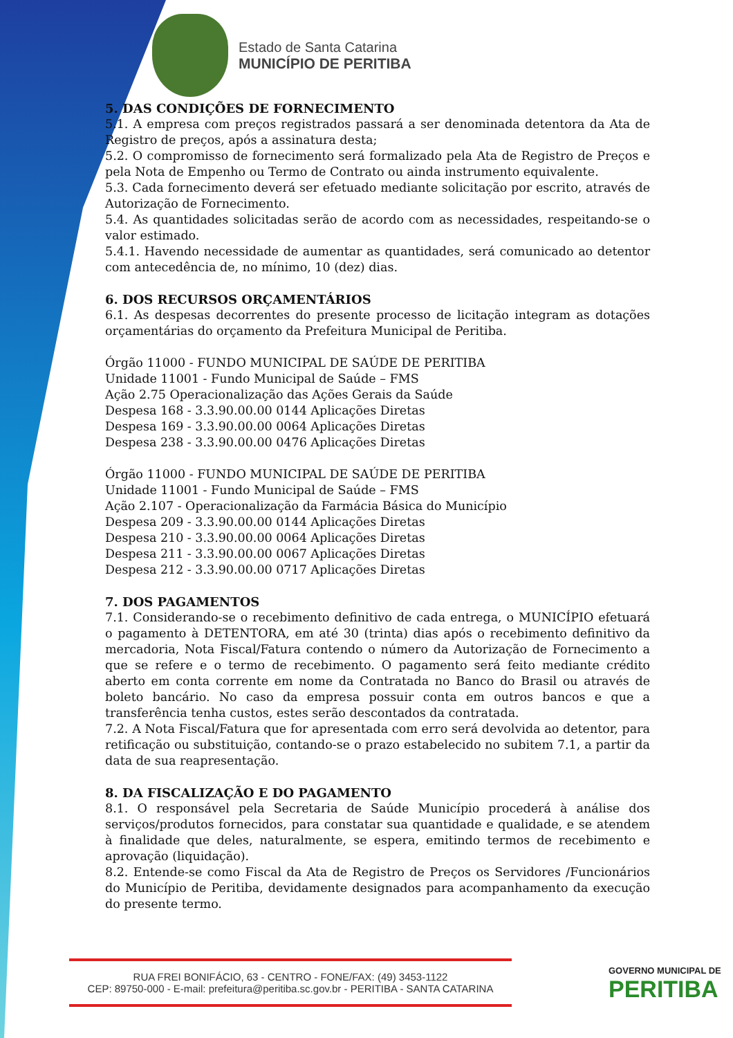Estado de Santa Catarina
MUNICÍPIO DE PERITIBA
5. DAS CONDIÇÕES DE FORNECIMENTO
5.1. A empresa com preços registrados passará a ser denominada detentora da Ata de Registro de preços, após a assinatura desta;
5.2. O compromisso de fornecimento será formalizado pela Ata de Registro de Preços e pela Nota de Empenho ou Termo de Contrato ou ainda instrumento equivalente.
5.3. Cada fornecimento deverá ser efetuado mediante solicitação por escrito, através de Autorização de Fornecimento.
5.4. As quantidades solicitadas serão de acordo com as necessidades, respeitando-se o valor estimado.
5.4.1. Havendo necessidade de aumentar as quantidades, será comunicado ao detentor com antecedência de, no mínimo, 10 (dez) dias.
6. DOS RECURSOS ORÇAMENTÁRIOS
6.1. As despesas decorrentes do presente processo de licitação integram as dotações orçamentárias do orçamento da Prefeitura Municipal de Peritiba.
Órgão 11000 - FUNDO MUNICIPAL DE SAÚDE DE PERITIBA
Unidade 11001 - Fundo Municipal de Saúde – FMS
Ação 2.75 Operacionalização das Ações Gerais da Saúde
Despesa 168 - 3.3.90.00.00 0144 Aplicações Diretas
Despesa 169 - 3.3.90.00.00 0064 Aplicações Diretas
Despesa 238 - 3.3.90.00.00 0476 Aplicações Diretas
Órgão 11000 - FUNDO MUNICIPAL DE SAÚDE DE PERITIBA
Unidade 11001 - Fundo Municipal de Saúde – FMS
Ação 2.107 - Operacionalização da Farmácia Básica do Município
Despesa 209 - 3.3.90.00.00 0144 Aplicações Diretas
Despesa 210 - 3.3.90.00.00 0064 Aplicações Diretas
Despesa 211 - 3.3.90.00.00 0067 Aplicações Diretas
Despesa 212 - 3.3.90.00.00 0717 Aplicações Diretas
7. DOS PAGAMENTOS
7.1. Considerando-se o recebimento definitivo de cada entrega, o MUNICÍPIO efetuará o pagamento à DETENTORA, em até 30 (trinta) dias após o recebimento definitivo da mercadoria, Nota Fiscal/Fatura contendo o número da Autorização de Fornecimento a que se refere e o termo de recebimento. O pagamento será feito mediante crédito aberto em conta corrente em nome da Contratada no Banco do Brasil ou através de boleto bancário. No caso da empresa possuir conta em outros bancos e que a transferência tenha custos, estes serão descontados da contratada.
7.2. A Nota Fiscal/Fatura que for apresentada com erro será devolvida ao detentor, para retificação ou substituição, contando-se o prazo estabelecido no subitem 7.1, a partir da data de sua reapresentação.
8. DA FISCALIZAÇÃO E DO PAGAMENTO
8.1. O responsável pela Secretaria de Saúde Município procederá à análise dos serviços/produtos fornecidos, para constatar sua quantidade e qualidade, e se atendem à finalidade que deles, naturalmente, se espera, emitindo termos de recebimento e aprovação (liquidação).
8.2. Entende-se como Fiscal da Ata de Registro de Preços os Servidores /Funcionários do Município de Peritiba, devidamente designados para acompanhamento da execução do presente termo.
RUA FREI BONIFÁCIO, 63 - CENTRO - FONE/FAX: (49) 3453-1122
CEP: 89750-000 - E-mail: prefeitura@peritiba.sc.gov.br - PERITIBA - SANTA CATARINA
GOVERNO MUNICIPAL DE
PERITIBA